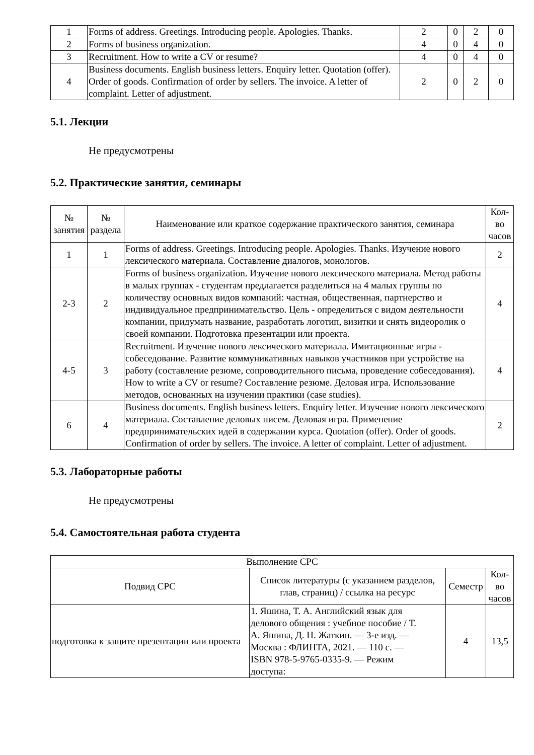| 1 | Forms of address. Greetings. Introducing people. Apologies. Thanks. | 2 | 0 | 2 | 0 |
| 2 | Forms of business organization. | 4 | 0 | 4 | 0 |
| 3 | Recruitment. How to write a CV or resume? | 4 | 0 | 4 | 0 |
| 4 | Business documents. English business letters. Enquiry letter. Quotation (offer). Order of goods. Confirmation of order by sellers. The invoice. A letter of complaint. Letter of adjustment. | 2 | 0 | 2 | 0 |
5.1. Лекции
Не предусмотрены
5.2. Практические занятия, семинары
| № занятия | № раздела | Наименование или краткое содержание практического занятия, семинара | Кол-во часов |
| --- | --- | --- | --- |
| 1 | 1 | Forms of address. Greetings. Introducing people. Apologies. Thanks. Изучение нового лексического материала. Составление диалогов, монологов. | 2 |
| 2-3 | 2 | Forms of business organization. Изучение нового лексического материала. Метод работы в малых группах - студентам предлагается разделиться на 4 малых группы по количеству основных видов компаний: частная, общественная, партнерство и индивидуальное предпринимательство. Цель - определиться с видом деятельности компании, придумать название, разработать логотип, визитки и снять видеоролик о своей компании. Подготовка презентации или проекта. | 4 |
| 4-5 | 3 | Recruitment. Изучение нового лексического материала. Имитационные игры - собеседование. Развитие коммуникативных навыков участников при устройстве на работу (составление резюме, сопроводительного письма, проведение собеседования). How to write a CV or resume? Составление резюме. Деловая игра. Использование методов, основанных на изучении практики (case studies). | 4 |
| 6 | 4 | Business documents. English business letters. Enquiry letter. Изучение нового лексического материала. Составление деловых писем. Деловая игра. Применение предпринимательских идей в содержании курса. Quotation (offer). Order of goods. Confirmation of order by sellers. The invoice. A letter of complaint. Letter of adjustment. | 2 |
5.3. Лабораторные работы
Не предусмотрены
5.4. Самостоятельная работа студента
| Выполнение СРС | | | |
| --- | --- | --- | --- |
| Подвид СРС | Список литературы (с указанием разделов, глав, страниц) / ссылка на ресурс | Семестр | Кол-во часов |
| подготовка к защите презентации или проекта | 1. Яшина, Т. А. Английский язык для делового общения : учебное пособие / Т. А. Яшина, Д. Н. Жаткин. — 3-е изд. — Москва : ФЛИНТА, 2021. — 110 с. — ISBN 978-5-9765-0335-9. — Режим доступа: | 4 | 13,5 |